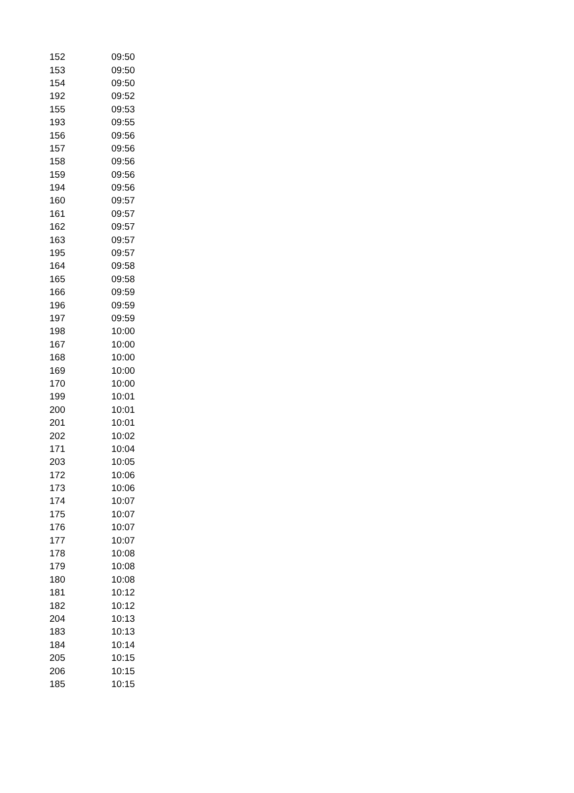| 152 | 09:50 |
| 153 | 09:50 |
| 154 | 09:50 |
| 192 | 09:52 |
| 155 | 09:53 |
| 193 | 09:55 |
| 156 | 09:56 |
| 157 | 09:56 |
| 158 | 09:56 |
| 159 | 09:56 |
| 194 | 09:56 |
| 160 | 09:57 |
| 161 | 09:57 |
| 162 | 09:57 |
| 163 | 09:57 |
| 195 | 09:57 |
| 164 | 09:58 |
| 165 | 09:58 |
| 166 | 09:59 |
| 196 | 09:59 |
| 197 | 09:59 |
| 198 | 10:00 |
| 167 | 10:00 |
| 168 | 10:00 |
| 169 | 10:00 |
| 170 | 10:00 |
| 199 | 10:01 |
| 200 | 10:01 |
| 201 | 10:01 |
| 202 | 10:02 |
| 171 | 10:04 |
| 203 | 10:05 |
| 172 | 10:06 |
| 173 | 10:06 |
| 174 | 10:07 |
| 175 | 10:07 |
| 176 | 10:07 |
| 177 | 10:07 |
| 178 | 10:08 |
| 179 | 10:08 |
| 180 | 10:08 |
| 181 | 10:12 |
| 182 | 10:12 |
| 204 | 10:13 |
| 183 | 10:13 |
| 184 | 10:14 |
| 205 | 10:15 |
| 206 | 10:15 |
| 185 | 10:15 |